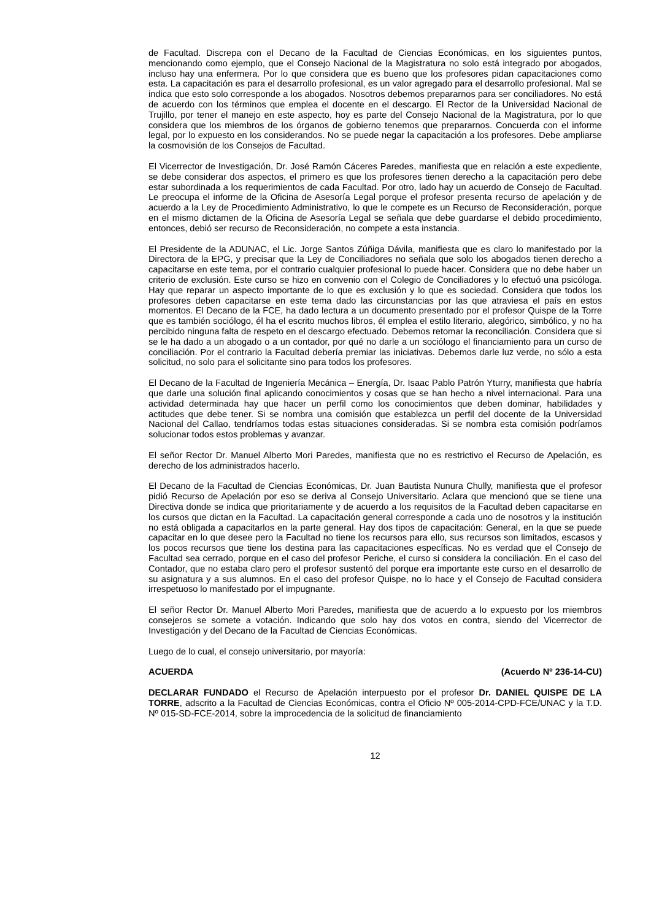de Facultad. Discrepa con el Decano de la Facultad de Ciencias Económicas, en los siguientes puntos, mencionando como ejemplo, que el Consejo Nacional de la Magistratura no solo está integrado por abogados, incluso hay una enfermera. Por lo que considera que es bueno que los profesores pidan capacitaciones como esta. La capacitación es para el desarrollo profesional, es un valor agregado para el desarrollo profesional. Mal se indica que esto solo corresponde a los abogados. Nosotros debemos prepararnos para ser conciliadores. No está de acuerdo con los términos que emplea el docente en el descargo. El Rector de la Universidad Nacional de Trujillo, por tener el manejo en este aspecto, hoy es parte del Consejo Nacional de la Magistratura, por lo que considera que los miembros de los órganos de gobierno tenemos que prepararnos. Concuerda con el informe legal, por lo expuesto en los considerandos. No se puede negar la capacitación a los profesores. Debe ampliarse la cosmovisión de los Consejos de Facultad.
El Vicerrector de Investigación, Dr. José Ramón Cáceres Paredes, manifiesta que en relación a este expediente, se debe considerar dos aspectos, el primero es que los profesores tienen derecho a la capacitación pero debe estar subordinada a los requerimientos de cada Facultad. Por otro, lado hay un acuerdo de Consejo de Facultad. Le preocupa el informe de la Oficina de Asesoría Legal porque el profesor presenta recurso de apelación y de acuerdo a la Ley de Procedimiento Administrativo, lo que le compete es un Recurso de Reconsideración, porque en el mismo dictamen de la Oficina de Asesoría Legal se señala que debe guardarse el debido procedimiento, entonces, debió ser recurso de Reconsideración, no compete a esta instancia.
El Presidente de la ADUNAC, el Lic. Jorge Santos Zúñiga Dávila, manifiesta que es claro lo manifestado por la Directora de la EPG, y precisar que la Ley de Conciliadores no señala que solo los abogados tienen derecho a capacitarse en este tema, por el contrario cualquier profesional lo puede hacer. Considera que no debe haber un criterio de exclusión. Este curso se hizo en convenio con el Colegio de Conciliadores y lo efectuó una psicóloga. Hay que reparar un aspecto importante de lo que es exclusión y lo que es sociedad. Considera que todos los profesores deben capacitarse en este tema dado las circunstancias por las que atraviesa el país en estos momentos. El Decano de la FCE, ha dado lectura a un documento presentado por el profesor Quispe de la Torre que es también sociólogo, él ha el escrito muchos libros, él emplea el estilo literario, alegórico, simbólico, y no ha percibido ninguna falta de respeto en el descargo efectuado. Debemos retomar la reconciliación. Considera que si se le ha dado a un abogado o a un contador, por qué no darle a un sociólogo el financiamiento para un curso de conciliación. Por el contrario la Facultad debería premiar las iniciativas. Debemos darle luz verde, no sólo a esta solicitud, no solo para el solicitante sino para todos los profesores.
El Decano de la Facultad de Ingeniería Mecánica – Energía, Dr. Isaac Pablo Patrón Yturry, manifiesta que habría que darle una solución final aplicando conocimientos y cosas que se han hecho a nivel internacional. Para una actividad determinada hay que hacer un perfil como los conocimientos que deben dominar, habilidades y actitudes que debe tener. Si se nombra una comisión que establezca un perfil del docente de la Universidad Nacional del Callao, tendríamos todas estas situaciones consideradas. Si se nombra esta comisión podríamos solucionar todos estos problemas y avanzar.
El señor Rector Dr. Manuel Alberto Mori Paredes, manifiesta que no es restrictivo el Recurso de Apelación, es derecho de los administrados hacerlo.
El Decano de la Facultad de Ciencias Económicas, Dr. Juan Bautista Nunura Chully, manifiesta que el profesor pidió Recurso de Apelación por eso se deriva al Consejo Universitario. Aclara que mencionó que se tiene una Directiva donde se indica que prioritariamente y de acuerdo a los requisitos de la Facultad deben capacitarse en los cursos que dictan en la Facultad. La capacitación general corresponde a cada uno de nosotros y la institución no está obligada a capacitarlos en la parte general. Hay dos tipos de capacitación: General, en la que se puede capacitar en lo que desee pero la Facultad no tiene los recursos para ello, sus recursos son limitados, escasos y los pocos recursos que tiene los destina para las capacitaciones específicas. No es verdad que el Consejo de Facultad sea cerrado, porque en el caso del profesor Periche, el curso si considera la conciliación. En el caso del Contador, que no estaba claro pero el profesor sustentó del porque era importante este curso en el desarrollo de su asignatura y a sus alumnos. En el caso del profesor Quispe, no lo hace y el Consejo de Facultad considera irrespetuoso lo manifestado por el impugnante.
El señor Rector Dr. Manuel Alberto Mori Paredes, manifiesta que de acuerdo a lo expuesto por los miembros consejeros se somete a votación. Indicando que solo hay dos votos en contra, siendo del Vicerrector de Investigación y del Decano de la Facultad de Ciencias Económicas.
Luego de lo cual, el consejo universitario, por mayoría:
ACUERDA (Acuerdo Nº 236-14-CU)
DECLARAR FUNDADO el Recurso de Apelación interpuesto por el profesor Dr. DANIEL QUISPE DE LA TORRE, adscrito a la Facultad de Ciencias Económicas, contra el Oficio Nº 005-2014-CPD-FCE/UNAC y la T.D. Nº 015-SD-FCE-2014, sobre la improcedencia de la solicitud de financiamiento
12